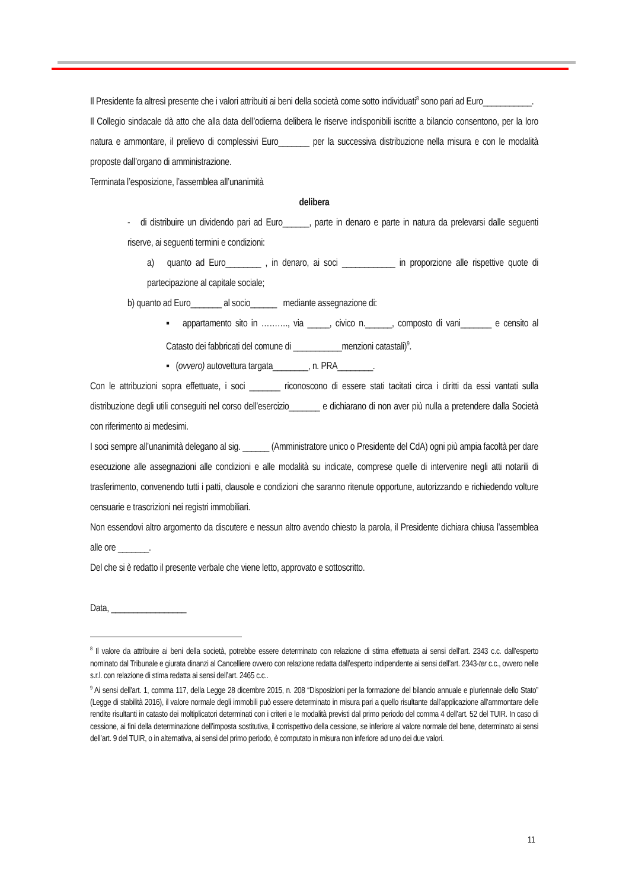Il Presidente fa altresì presente che i valori attribuiti ai beni della società come sotto individuati<sup>8</sup> sono pari ad Euro___________.
Il Collegio sindacale dà atto che alla data dell’odierna delibera le riserve indisponibili iscritte a bilancio consentono, per la loro natura e ammontare, il prelievo di complessivi Euro_______ per la successiva distribuzione nella misura e con le modalità proposte dall’organo di amministrazione.
Terminata l’esposizione, l’assemblea all’unanimità
delibera
- di distribuire un dividendo pari ad Euro______, parte in denaro e parte in natura da prelevarsi dalle seguenti riserve, ai seguenti termini e condizioni:
a) quanto ad Euro________ , in denaro, ai soci ____________ in proporzione alle rispettive quote di partecipazione al capitale sociale;
b) quanto ad Euro_______ al socio______ mediante assegnazione di:
▪ appartamento sito in ………., via _____, civico n.______, composto di vani_______ e censito al Catasto dei fabbricati del comune di ___________menzioni catastali)<sup>9</sup>.
▪ (ovvero) autovettura targata________, n. PRA________.
Con le attribuzioni sopra effettuate, i soci _______ riconoscono di essere stati tacitati circa i diritti da essi vantati sulla distribuzione degli utili conseguiti nel corso dell’esercizio_______ e dichiarano di non aver più nulla a pretendere dalla Società con riferimento ai medesimi.
I soci sempre all’unanimità delegano al sig. ______ (Amministratore unico o Presidente del CdA) ogni più ampia facoltà per dare esecuzione alle assegnazioni alle condizioni e alle modalità su indicate, comprese quelle di intervenire negli atti notarili di trasferimento, convenendo tutti i patti, clausole e condizioni che saranno ritenute opportune, autorizzando e richiedendo volture censuarie e trascrizioni nei registri immobiliari.
Non essendovi altro argomento da discutere e nessun altro avendo chiesto la parola, il Presidente dichiara chiusa l’assemblea alle ore _______.
Del che si è redatto il presente verbale che viene letto, approvato e sottoscritto.
Data, _________________
<sup>8</sup> Il valore da attribuire ai beni della società, potrebbe essere determinato con relazione di stima effettuata ai sensi dell’art. 2343 c.c. dall’esperto nominato dal Tribunale e giurata dinanzi al Cancelliere ovvero con relazione redatta dall’esperto indipendente ai sensi dell’art. 2343-ter c.c., ovvero nelle s.r.l. con relazione di stima redatta ai sensi dell’art. 2465 c.c..
<sup>9</sup> Ai sensi dell’art. 1, comma 117, della Legge 28 dicembre 2015, n. 208 “Disposizioni per la formazione del bilancio annuale e pluriennale dello Stato” (Legge di stabilità 2016), il valore normale degli immobili può essere determinato in misura pari a quello risultante dall’applicazione all’ammontare delle rendite risultanti in catasto dei moltiplicatori determinati con i criteri e le modalità previsti dal primo periodo del comma 4 dell’art. 52 del TUIR. In caso di cessione, ai fini della determinazione dell’imposta sostitutiva, il corrispettivo della cessione, se inferiore al valore normale del bene, determinato ai sensi dell’art. 9 del TUIR, o in alternativa, ai sensi del primo periodo, è computato in misura non inferiore ad uno dei due valori.
11